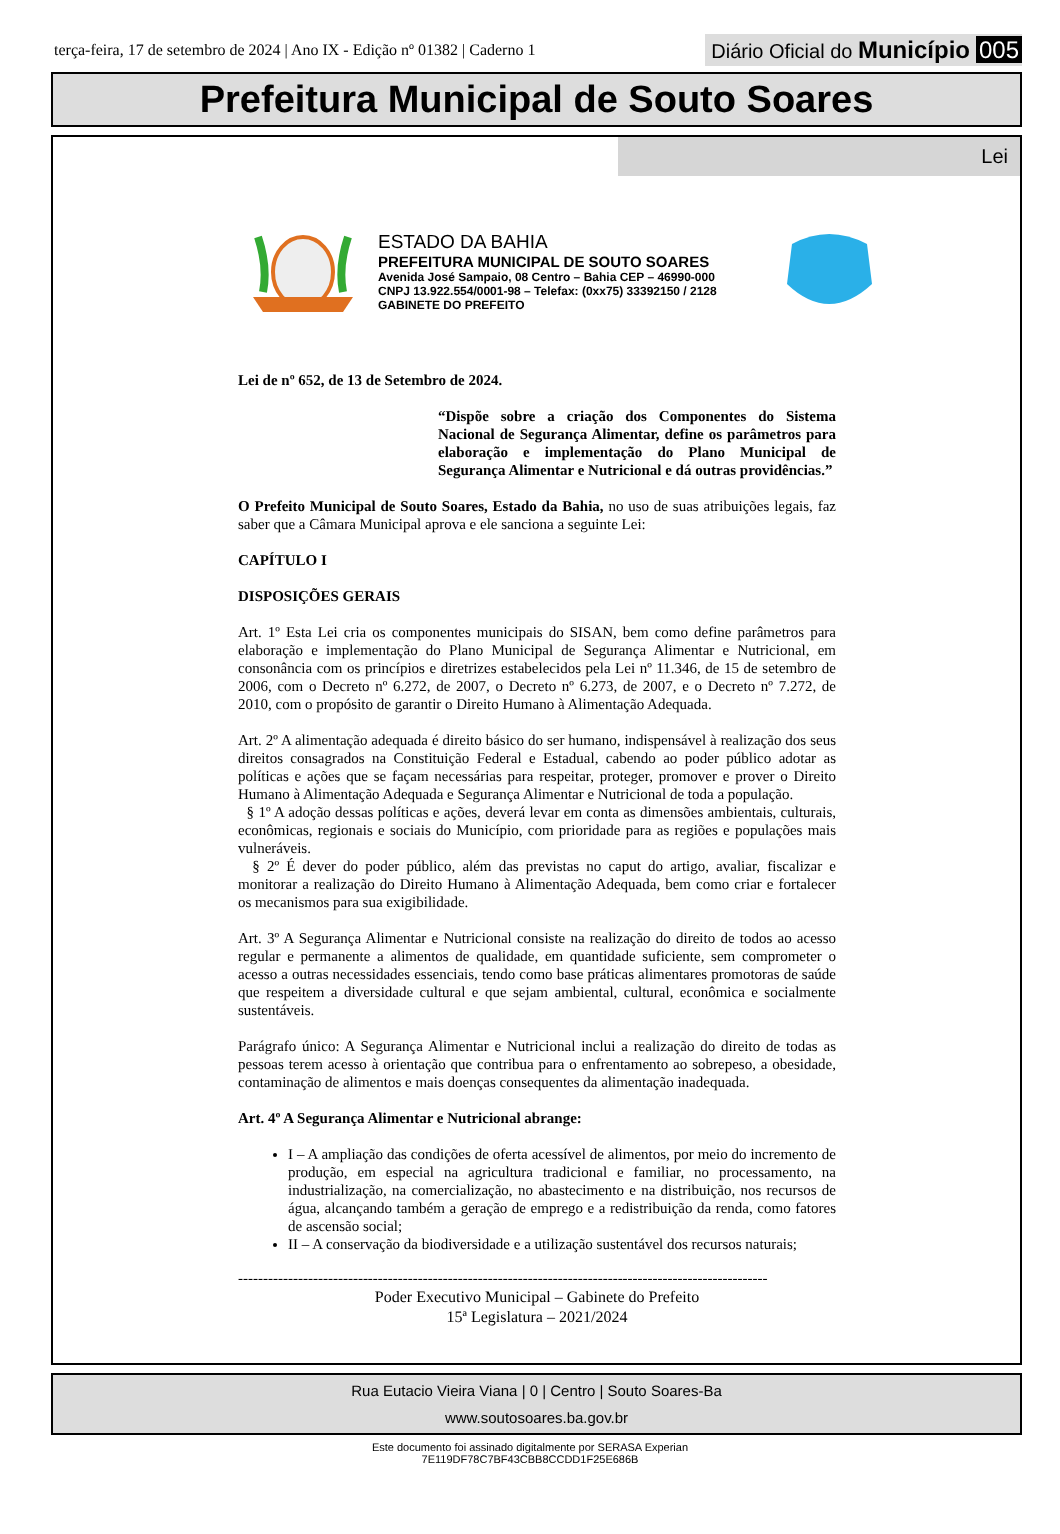terça-feira, 17 de setembro de 2024 | Ano IX - Edição nº 01382 | Caderno 1
Diário Oficial do Município 005
Prefeitura Municipal de Souto Soares
Lei
ESTADO DA BAHIA
PREFEITURA MUNICIPAL DE SOUTO SOARES
Avenida José Sampaio, 08 Centro – Bahia CEP – 46990-000
CNPJ 13.922.554/0001-98 – Telefax: (0xx75) 33392150 / 2128
GABINETE DO PREFEITO
Lei de nº 652, de 13 de Setembro de 2024.
“Dispõe sobre a criação dos Componentes do Sistema Nacional de Segurança Alimentar, define os parâmetros para elaboração e implementação do Plano Municipal de Segurança Alimentar e Nutricional e dá outras providências.”
O Prefeito Municipal de Souto Soares, Estado da Bahia, no uso de suas atribuições legais, faz saber que a Câmara Municipal aprova e ele sanciona a seguinte Lei:
CAPÍTULO I
DISPOSIÇÕES GERAIS
Art. 1º Esta Lei cria os componentes municipais do SISAN, bem como define parâmetros para elaboração e implementação do Plano Municipal de Segurança Alimentar e Nutricional, em consonância com os princípios e diretrizes estabelecidos pela Lei nº 11.346, de 15 de setembro de 2006, com o Decreto nº 6.272, de 2007, o Decreto nº 6.273, de 2007, e o Decreto nº 7.272, de 2010, com o propósito de garantir o Direito Humano à Alimentação Adequada.
Art. 2º A alimentação adequada é direito básico do ser humano, indispensável à realização dos seus direitos consagrados na Constituição Federal e Estadual, cabendo ao poder público adotar as políticas e ações que se façam necessárias para respeitar, proteger, promover e prover o Direito Humano à Alimentação Adequada e Segurança Alimentar e Nutricional de toda a população.
§ 1º A adoção dessas políticas e ações, deverá levar em conta as dimensões ambientais, culturais, econômicas, regionais e sociais do Município, com prioridade para as regiões e populações mais vulneráveis.
§ 2º É dever do poder público, além das previstas no caput do artigo, avaliar, fiscalizar e monitorar a realização do Direito Humano à Alimentação Adequada, bem como criar e fortalecer os mecanismos para sua exigibilidade.
Art. 3º A Segurança Alimentar e Nutricional consiste na realização do direito de todos ao acesso regular e permanente a alimentos de qualidade, em quantidade suficiente, sem comprometer o acesso a outras necessidades essenciais, tendo como base práticas alimentares promotoras de saúde que respeitem a diversidade cultural e que sejam ambiental, cultural, econômica e socialmente sustentáveis.
Parágrafo único: A Segurança Alimentar e Nutricional inclui a realização do direito de todas as pessoas terem acesso à orientação que contribua para o enfrentamento ao sobrepeso, a obesidade, contaminação de alimentos e mais doenças consequentes da alimentação inadequada.
Art. 4º A Segurança Alimentar e Nutricional abrange:
I – A ampliação das condições de oferta acessível de alimentos, por meio do incremento de produção, em especial na agricultura tradicional e familiar, no processamento, na industrialização, na comercialização, no abastecimento e na distribuição, nos recursos de água, alcançando também a geração de emprego e a redistribuição da renda, como fatores de ascensão social;
II – A conservação da biodiversidade e a utilização sustentável dos recursos naturais;
----------------------------------------------------------------------------------------------------------
Poder Executivo Municipal – Gabinete do Prefeito
15ª Legislatura – 2021/2024
Rua Eutacio Vieira Viana | 0 | Centro | Souto Soares-Ba
www.soutosoares.ba.gov.br
Este documento foi assinado digitalmente por SERASA Experian
7E119DF78C7BF43CBB8CCDD1F25E686B